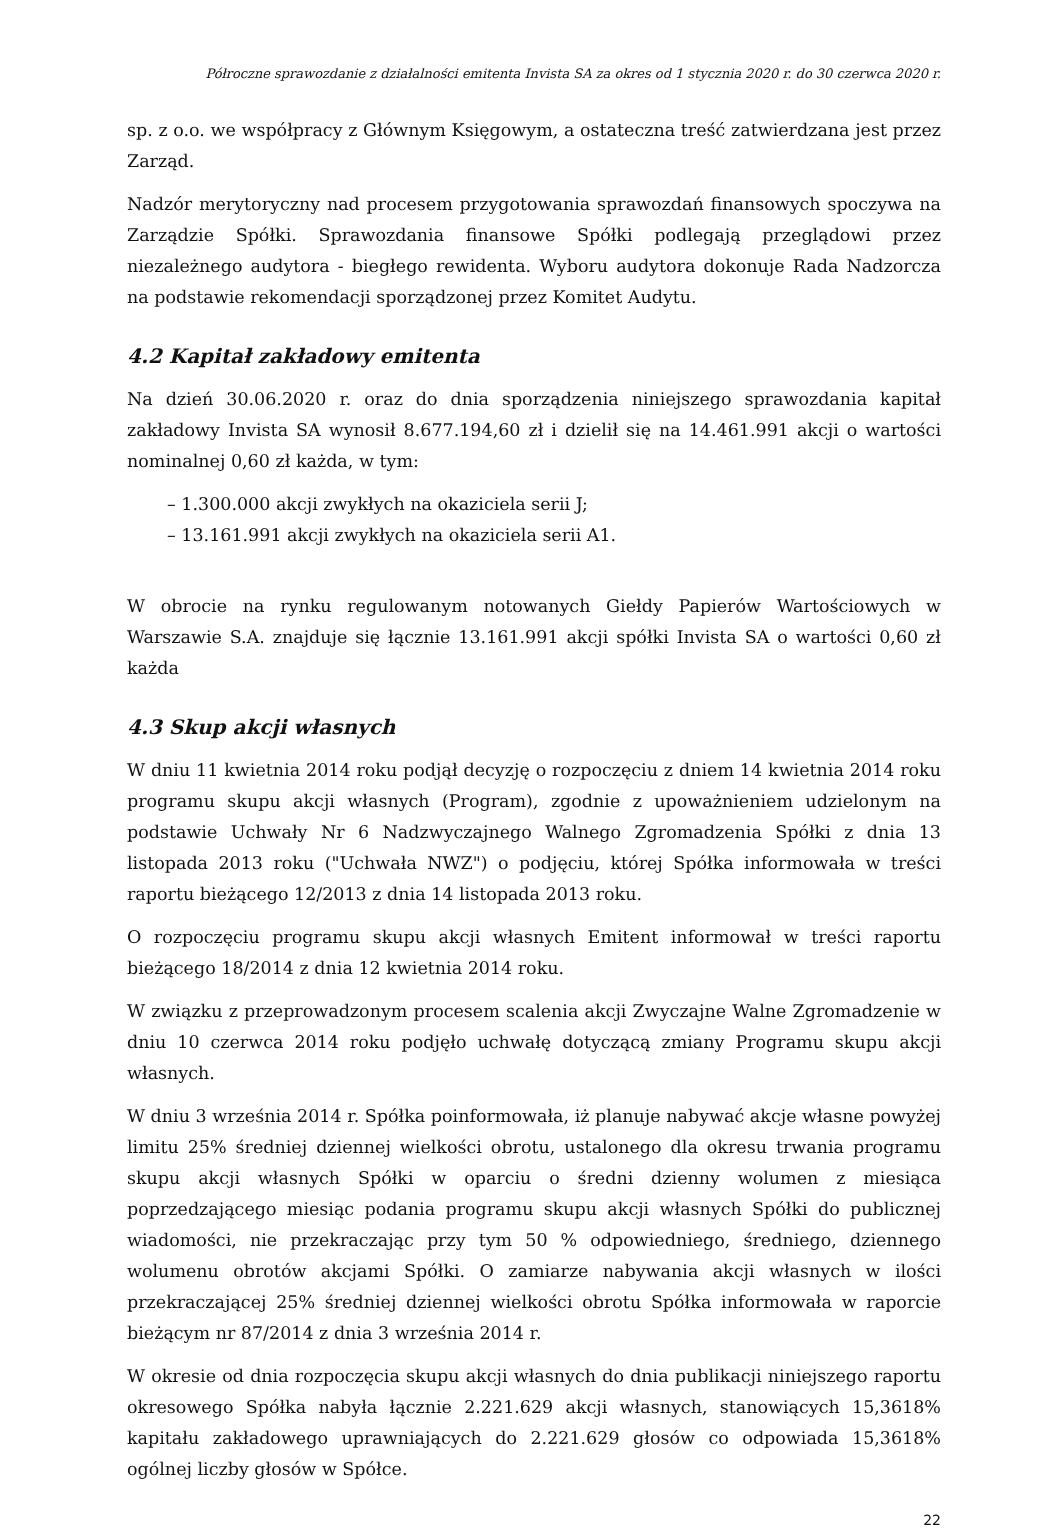Półroczne sprawozdanie z działalności emitenta Invista SA za okres od 1 stycznia 2020 r. do 30 czerwca 2020 r.
sp. z o.o. we współpracy z Głównym Księgowym, a ostateczna treść zatwierdzana jest przez Zarząd.
Nadzór merytoryczny nad procesem przygotowania sprawozdań finansowych spoczywa na Zarządzie Spółki. Sprawozdania finansowe Spółki podlegają przeglądowi przez niezależnego audytora - biegłego rewidenta. Wyboru audytora dokonuje Rada Nadzorcza na podstawie rekomendacji sporządzonej przez Komitet Audytu.
4.2 Kapitał zakładowy emitenta
Na dzień 30.06.2020 r. oraz do dnia sporządzenia niniejszego sprawozdania kapitał zakładowy Invista SA wynosił 8.677.194,60 zł i dzielił się na 14.461.991 akcji o wartości nominalnej 0,60 zł każda, w tym:
– 1.300.000 akcji zwykłych na okaziciela serii J;
– 13.161.991 akcji zwykłych na okaziciela serii A1.
W obrocie na rynku regulowanym notowanych Giełdy Papierów Wartościowych w Warszawie S.A. znajduje się łącznie 13.161.991 akcji spółki Invista SA o wartości 0,60 zł każda
4.3 Skup akcji własnych
W dniu 11 kwietnia 2014 roku podjął decyzję o rozpoczęciu z dniem 14 kwietnia 2014 roku programu skupu akcji własnych (Program), zgodnie z upoważnieniem udzielonym na podstawie Uchwały Nr 6 Nadzwyczajnego Walnego Zgromadzenia Spółki z dnia 13 listopada 2013 roku ("Uchwała NWZ") o podjęciu, której Spółka informowała w treści raportu bieżącego 12/2013 z dnia 14 listopada 2013 roku.
O rozpoczęciu programu skupu akcji własnych Emitent informował w treści raportu bieżącego 18/2014 z dnia 12 kwietnia 2014 roku.
W związku z przeprowadzonym procesem scalenia akcji Zwyczajne Walne Zgromadzenie w dniu 10 czerwca 2014 roku podjęło uchwałę dotyczącą zmiany Programu skupu akcji własnych.
W dniu 3 września 2014 r. Spółka poinformowała, iż planuje nabywać akcje własne powyżej limitu 25% średniej dziennej wielkości obrotu, ustalonego dla okresu trwania programu skupu akcji własnych Spółki w oparciu o średni dzienny wolumen z miesiąca poprzedzającego miesiąc podania programu skupu akcji własnych Spółki do publicznej wiadomości, nie przekraczając przy tym 50 % odpowiedniego, średniego, dziennego wolumenu obrotów akcjami Spółki. O zamiarze nabywania akcji własnych w ilości przekraczającej 25% średniej dziennej wielkości obrotu Spółka informowała w raporcie bieżącym nr 87/2014 z dnia 3 września 2014 r.
W okresie od dnia rozpoczęcia skupu akcji własnych do dnia publikacji niniejszego raportu okresowego Spółka nabyła łącznie 2.221.629 akcji własnych, stanowiących 15,3618% kapitału zakładowego uprawniających do 2.221.629 głosów co odpowiada 15,3618% ogólnej liczby głosów w Spółce.
22